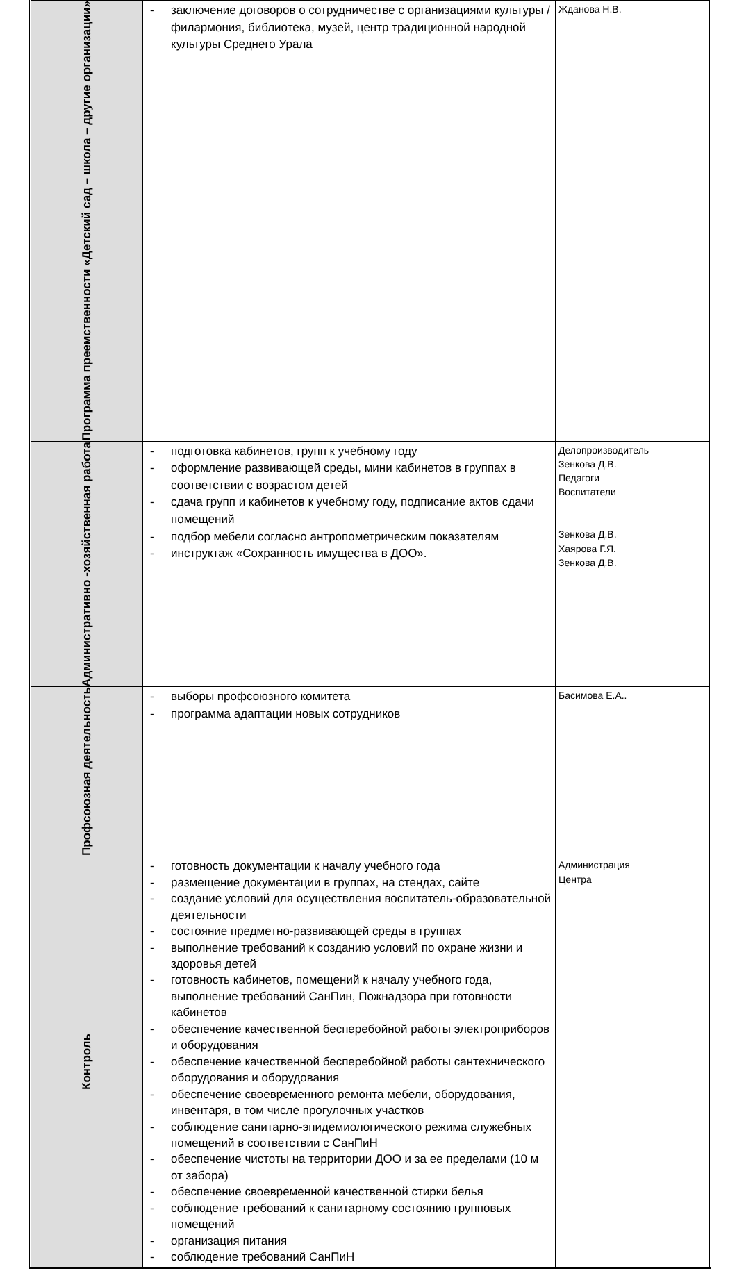| Программа преемственности «Детский сад – школа – другие организации» | - заключение договоров о сотрудничестве с организациями культуры /филармония, библиотека, музей, центр традиционной народной культуры Среднего Урала | Жданова Н.В. |
| Административно -хозяйственная работа | - подготовка кабинетов, групп к учебному году - оформление развивающей среды, мини кабинетов в группах в соответствии с возрастом детей - сдача групп и кабинетов к учебному году, подписание актов сдачи помещений - подбор мебели согласно антропометрическим показателям - инструктаж «Сохранность имущества в ДОО». | Делопроизводитель Зенкова Д.В. Педагоги Воспитатели Зенкова Д.В. Хаярова Г.Я. Зенкова Д.В. |
| Профсоюзная деятельность | - выборы профсоюзного комитета - программа адаптации новых сотрудников | Басимова Е.А.. |
| Контроль | - готовность документации к началу учебного года - размещение документации в группах, на стендах, сайте - создание условий для осуществления воспитатель-образовательной деятельности - состояние предметно-развивающей среды в группах - выполнение требований к созданию условий по охране жизни и здоровья детей - готовность кабинетов, помещений к началу учебного года, выполнение требований СанПин, Пожнадзора при готовности кабинетов - обеспечение качественной бесперебойной работы электроприборов и оборудования - обеспечение качественной бесперебойной работы сантехнического оборудования и оборудования - обеспечение своевременного ремонта мебели, оборудования, инвентаря, в том числе прогулочных участков - соблюдение санитарно-эпидемиологического режима служебных помещений в соответствии с СанПиН - обеспечение чистоты на территории ДОО и за ее пределами (10 м от забора) - обеспечение своевременной качественной стирки белья - соблюдение требований к санитарному состоянию групповых помещений - организация питания - соблюдение требований СанПиН | Администрация Центра |